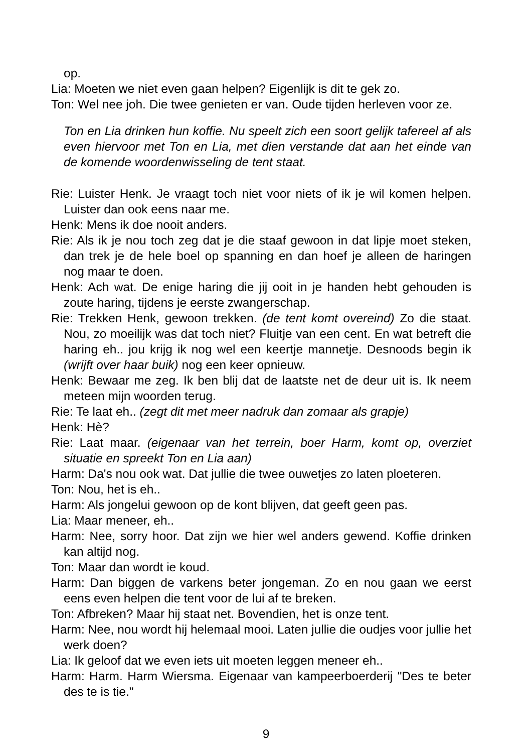op.
Lia: Moeten we niet even gaan helpen? Eigenlijk is dit te gek zo.
Ton: Wel nee joh. Die twee genieten er van. Oude tijden herleven voor ze.
Ton en Lia drinken hun koffie. Nu speelt zich een soort gelijk tafereel af als even hiervoor met Ton en Lia, met dien verstande dat aan het einde van de komende woordenwisseling de tent staat.
Rie: Luister Henk. Je vraagt toch niet voor niets of ik je wil komen helpen. Luister dan ook eens naar me.
Henk: Mens ik doe nooit anders.
Rie: Als ik je nou toch zeg dat je die staaf gewoon in dat lipje moet steken, dan trek je de hele boel op spanning en dan hoef je alleen de haringen nog maar te doen.
Henk: Ach wat. De enige haring die jij ooit in je handen hebt gehouden is zoute haring, tijdens je eerste zwangerschap.
Rie: Trekken Henk, gewoon trekken. (de tent komt overeind) Zo die staat. Nou, zo moeilijk was dat toch niet? Fluitje van een cent. En wat betreft die haring eh.. jou krijg ik nog wel een keertje mannetje. Desnoods begin ik (wrijft over haar buik) nog een keer opnieuw.
Henk: Bewaar me zeg. Ik ben blij dat de laatste net de deur uit is. Ik neem meteen mijn woorden terug.
Rie: Te laat eh.. (zegt dit met meer nadruk dan zomaar als grapje)
Henk: Hè?
Rie: Laat maar. (eigenaar van het terrein, boer Harm, komt op, overziet situatie en spreekt Ton en Lia aan)
Harm: Da's nou ook wat. Dat jullie die twee ouwetjes zo laten ploeteren.
Ton: Nou, het is eh..
Harm: Als jongelui gewoon op de kont blijven, dat geeft geen pas.
Lia: Maar meneer, eh..
Harm: Nee, sorry hoor. Dat zijn we hier wel anders gewend. Koffie drinken kan altijd nog.
Ton: Maar dan wordt ie koud.
Harm: Dan biggen de varkens beter jongeman. Zo en nou gaan we eerst eens even helpen die tent voor de lui af te breken.
Ton: Afbreken? Maar hij staat net. Bovendien, het is onze tent.
Harm: Nee, nou wordt hij helemaal mooi. Laten jullie die oudjes voor jullie het werk doen?
Lia: Ik geloof dat we even iets uit moeten leggen meneer eh..
Harm: Harm. Harm Wiersma. Eigenaar van kampeerboerderij "Des te beter des te is tie."
9